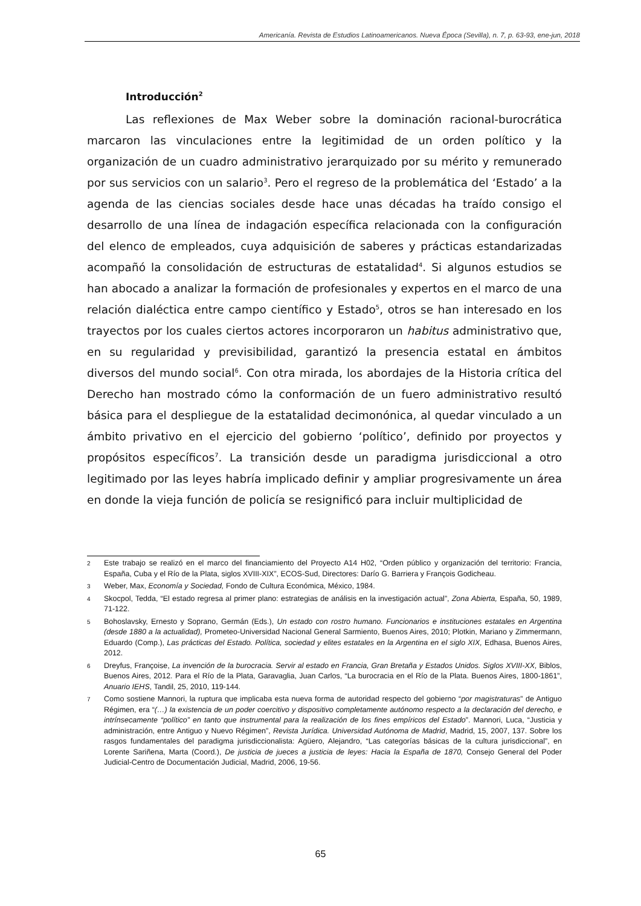Americanía. Revista de Estudios Latinoamericanos. Nueva Época (Sevilla), n. 7, p. 63-93, ene-jun, 2018
Introducción<sup>2</sup>
Las reflexiones de Max Weber sobre la dominación racional-burocrática marcaron las vinculaciones entre la legitimidad de un orden político y la organización de un cuadro administrativo jerarquizado por su mérito y remunerado por sus servicios con un salario<sup>3</sup>. Pero el regreso de la problemática del ‘Estado’ a la agenda de las ciencias sociales desde hace unas décadas ha traído consigo el desarrollo de una línea de indagación específica relacionada con la configuración del elenco de empleados, cuya adquisición de saberes y prácticas estandarizadas acompañó la consolidación de estructuras de estatalidad<sup>4</sup>. Si algunos estudios se han abocado a analizar la formación de profesionales y expertos en el marco de una relación dialéctica entre campo científico y Estado<sup>5</sup>, otros se han interesado en los trayectos por los cuales ciertos actores incorporaron un habitus administrativo que, en su regularidad y previsibilidad, garantizó la presencia estatal en ámbitos diversos del mundo social<sup>6</sup>. Con otra mirada, los abordajes de la Historia crítica del Derecho han mostrado cómo la conformación de un fuero administrativo resultó básica para el despliegue de la estatalidad decimonónica, al quedar vinculado a un ámbito privativo en el ejercicio del gobierno ‘político’, definido por proyectos y propósitos específicos<sup>7</sup>. La transición desde un paradigma jurisdiccional a otro legitimado por las leyes habría implicado definir y ampliar progresivamente un área en donde la vieja función de policía se resignificó para incluir multiplicidad de
2 Este trabajo se realizó en el marco del financiamiento del Proyecto A14 H02, “Orden público y organización del territorio: Francia, España, Cuba y el Río de la Plata, siglos XVIII-XIX”, ECOS-Sud, Directores: Darío G. Barriera y François Godicheau.
3 Weber, Max, Economía y Sociedad, Fondo de Cultura Económica, México, 1984.
4 Skocpol, Tedda, “El estado regresa al primer plano: estrategias de análisis en la investigación actual”, Zona Abierta, España, 50, 1989, 71-122.
5 Bohoslavsky, Ernesto y Soprano, Germán (Eds.), Un estado con rostro humano. Funcionarios e instituciones estatales en Argentina (desde 1880 a la actualidad), Prometeo-Universidad Nacional General Sarmiento, Buenos Aires, 2010; Plotkin, Mariano y Zimmermann, Eduardo (Comp.), Las prácticas del Estado. Política, sociedad y elites estatales en la Argentina en el siglo XIX, Edhasa, Buenos Aires, 2012.
6 Dreyfus, Françoise, La invención de la burocracia. Servir al estado en Francia, Gran Bretaña y Estados Unidos. Siglos XVIII-XX, Biblos, Buenos Aires, 2012. Para el Río de la Plata, Garavaglia, Juan Carlos, “La burocracia en el Río de la Plata. Buenos Aires, 1800-1861”, Anuario IEHS, Tandil, 25, 2010, 119-144.
7 Como sostiene Mannori, la ruptura que implicaba esta nueva forma de autoridad respecto del gobierno “por magistraturas” de Antiguo Régimen, era “(…) la existencia de un poder coercitivo y dispositivo completamente autónomo respecto a la declaración del derecho, e intrínsecamente “político” en tanto que instrumental para la realización de los fines empíricos del Estado”. Mannori, Luca, “Justicia y administración, entre Antiguo y Nuevo Régimen”, Revista Jurídica. Universidad Autónoma de Madrid, Madrid, 15, 2007, 137. Sobre los rasgos fundamentales del paradigma jurisdiccionalista: Agüero, Alejandro, “Las categorías básicas de la cultura jurisdiccional”, en Lorente Sariñena, Marta (Coord.), De justicia de jueces a justicia de leyes: Hacia la España de 1870, Consejo General del Poder Judicial-Centro de Documentación Judicial, Madrid, 2006, 19-56.
65